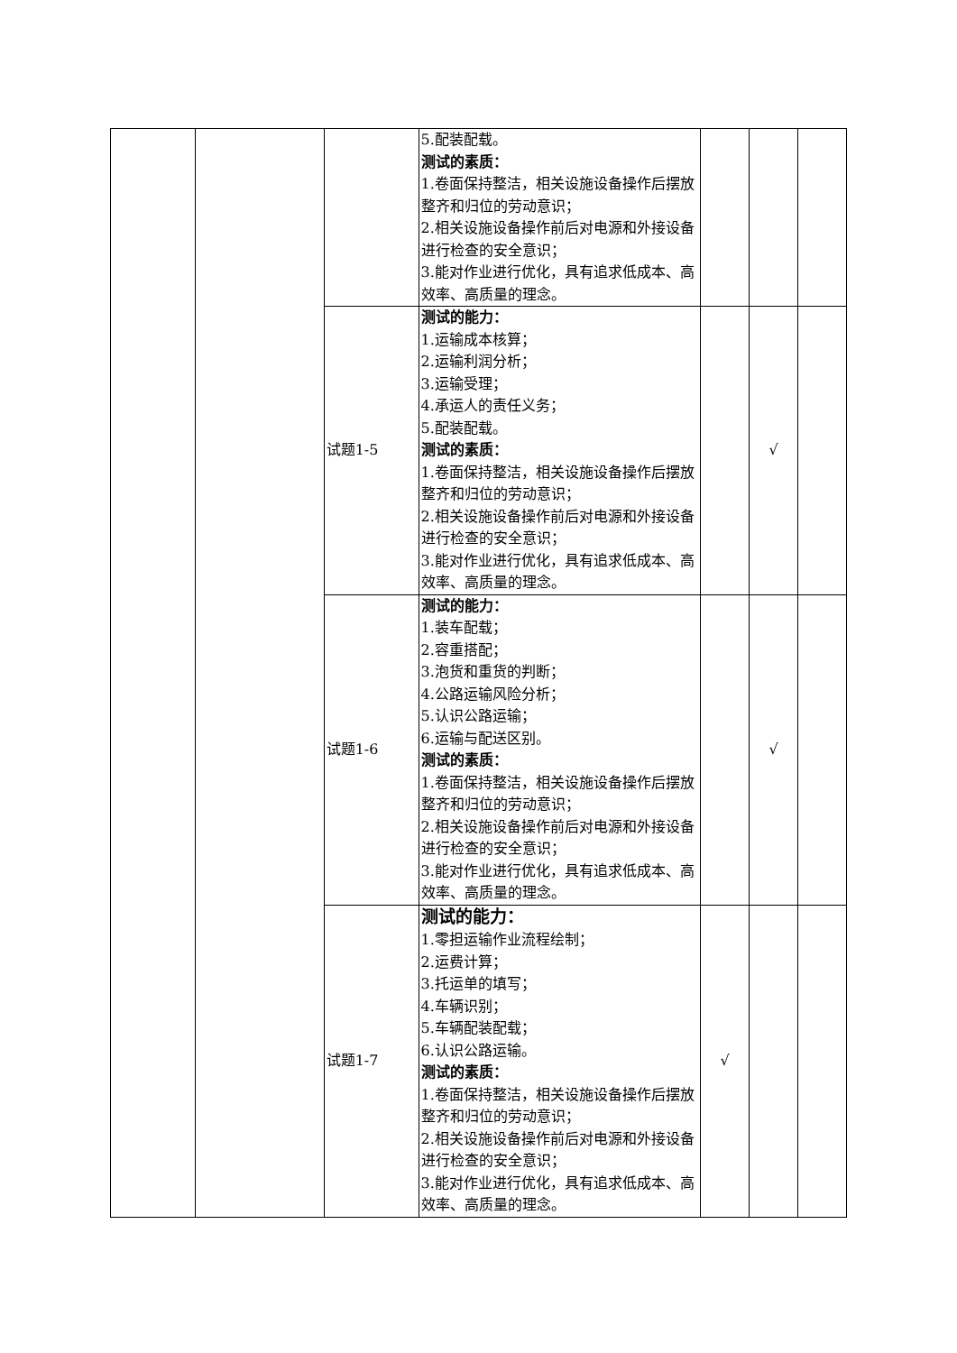| | | | 5.配装配载。 测试的素质： 1.卷面保持整洁，相关设施设备操作后摆放整齐和归位的劳动意识； 2.相关设施设备操作前后对电源和外接设备进行检查的安全意识； 3.能对作业进行优化，具有追求低成本、高效率、高质量的理念。 | | | |
| | | 试题1-5 | 测试的能力： 1.运输成本核算； 2.运输利润分析； 3.运输受理； 4.承运人的责任义务； 5.配装配载。 测试的素质： 1.卷面保持整洁，相关设施设备操作后摆放整齐和归位的劳动意识； 2.相关设施设备操作前后对电源和外接设备进行检查的安全意识； 3.能对作业进行优化，具有追求低成本、高效率、高质量的理念。 | | √ | |
| | | 试题1-6 | 测试的能力： 1.装车配载； 2.容重搭配； 3.泡货和重货的判断； 4.公路运输风险分析； 5.认识公路运输； 6.运输与配送区别。 测试的素质： 1.卷面保持整洁，相关设施设备操作后摆放整齐和归位的劳动意识； 2.相关设施设备操作前后对电源和外接设备进行检查的安全意识； 3.能对作业进行优化，具有追求低成本、高效率、高质量的理念。 | | √ | |
| | | 试题1-7 | 测试的能力： 1.零担运输作业流程绘制； 2.运费计算； 3.托运单的填写； 4.车辆识别； 5.车辆配装配载； 6.认识公路运输。 测试的素质： 1.卷面保持整洁，相关设施设备操作后摆放整齐和归位的劳动意识； 2.相关设施设备操作前后对电源和外接设备进行检查的安全意识； 3.能对作业进行优化，具有追求低成本、高效率、高质量的理念。 | √ | | |